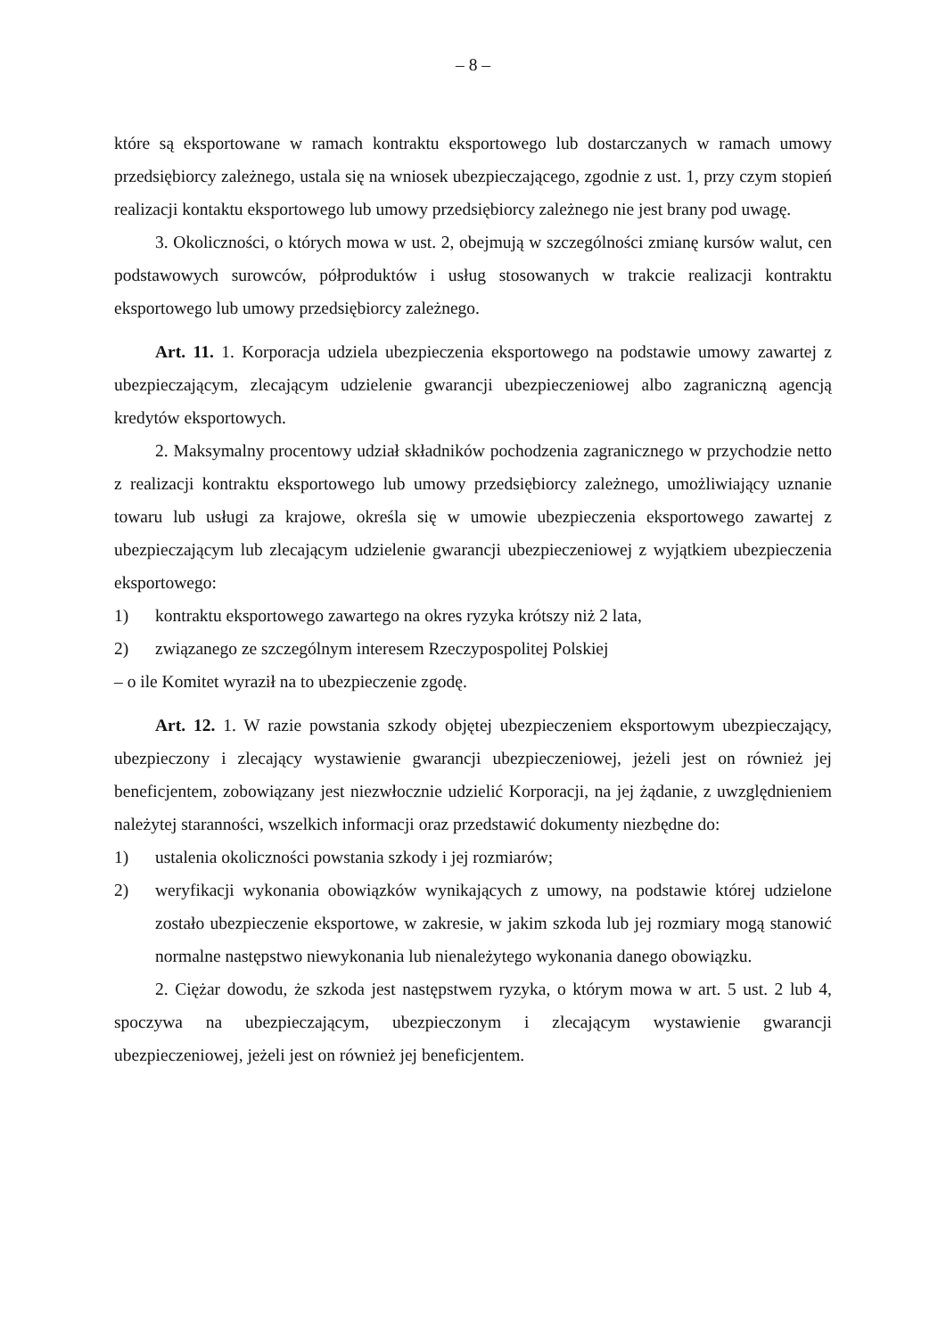– 8 –
które są eksportowane w ramach kontraktu eksportowego lub dostarczanych w ramach umowy przedsiębiorcy zależnego, ustala się na wniosek ubezpieczającego, zgodnie z ust. 1, przy czym stopień realizacji kontaktu eksportowego lub umowy przedsiębiorcy zależnego nie jest brany pod uwagę.
3. Okoliczności, o których mowa w ust. 2, obejmują w szczególności zmianę kursów walut, cen podstawowych surowców, półproduktów i usług stosowanych w trakcie realizacji kontraktu eksportowego lub umowy przedsiębiorcy zależnego.
Art. 11. 1. Korporacja udziela ubezpieczenia eksportowego na podstawie umowy zawartej z ubezpieczającym, zlecającym udzielenie gwarancji ubezpieczeniowej albo zagraniczną agencją kredytów eksportowych.
2. Maksymalny procentowy udział składników pochodzenia zagranicznego w przychodzie netto z realizacji kontraktu eksportowego lub umowy przedsiębiorcy zależnego, umożliwiający uznanie towaru lub usługi za krajowe, określa się w umowie ubezpieczenia eksportowego zawartej z ubezpieczającym lub zlecającym udzielenie gwarancji ubezpieczeniowej z wyjątkiem ubezpieczenia eksportowego:
1) kontraktu eksportowego zawartego na okres ryzyka krótszy niż 2 lata,
2) związanego ze szczególnym interesem Rzeczypospolitej Polskiej
– o ile Komitet wyraził na to ubezpieczenie zgodę.
Art. 12. 1. W razie powstania szkody objętej ubezpieczeniem eksportowym ubezpieczający, ubezpieczony i zlecający wystawienie gwarancji ubezpieczeniowej, jeżeli jest on również jej beneficjentem, zobowiązany jest niezwłocznie udzielić Korporacji, na jej żądanie, z uwzględnieniem należytej staranności, wszelkich informacji oraz przedstawić dokumenty niezbędne do:
1) ustalenia okoliczności powstania szkody i jej rozmiarów;
2) weryfikacji wykonania obowiązków wynikających z umowy, na podstawie której udzielone zostało ubezpieczenie eksportowe, w zakresie, w jakim szkoda lub jej rozmiary mogą stanowić normalne następstwo niewykonania lub nienależytego wykonania danego obowiązku.
2. Ciężar dowodu, że szkoda jest następstwem ryzyka, o którym mowa w art. 5 ust. 2 lub 4, spoczywa na ubezpieczającym, ubezpieczonym i zlecającym wystawienie gwarancji ubezpieczeniowej, jeżeli jest on również jej beneficjentem.